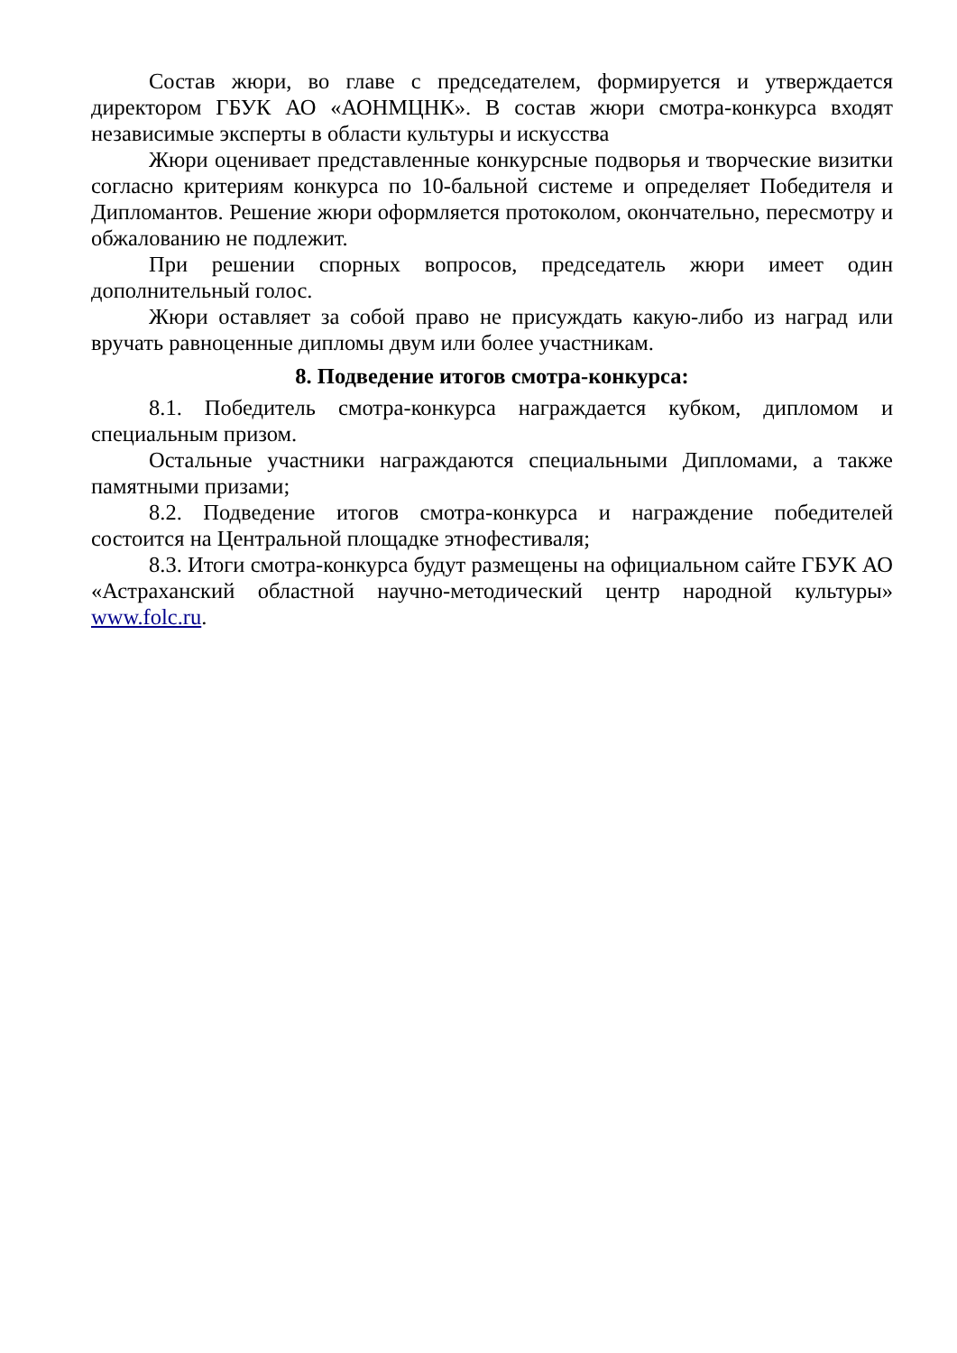Состав жюри, во главе с председателем, формируется и утверждается директором ГБУК АО «АОНМЦНК». В состав жюри смотра-конкурса входят независимые эксперты в области культуры и искусства
Жюри оценивает представленные конкурсные подворья и творческие визитки согласно критериям конкурса по 10-бальной системе и определяет Победителя и Дипломантов. Решение жюри оформляется протоколом, окончательно, пересмотру и обжалованию не подлежит.
При решении спорных вопросов, председатель жюри имеет один дополнительный голос.
Жюри оставляет за собой право не присуждать какую-либо из наград или вручать равноценные дипломы двум или более участникам.
8. Подведение итогов смотра-конкурса:
8.1. Победитель смотра-конкурса награждается кубком, дипломом и специальным призом.
Остальные участники награждаются специальными Дипломами, а также памятными призами;
8.2. Подведение итогов смотра-конкурса и награждение победителей состоится на Центральной площадке этнофестиваля;
8.3. Итоги смотра-конкурса будут размещены на официальном сайте ГБУК АО «Астраханский областной научно-методический центр народной культуры» www.folc.ru.